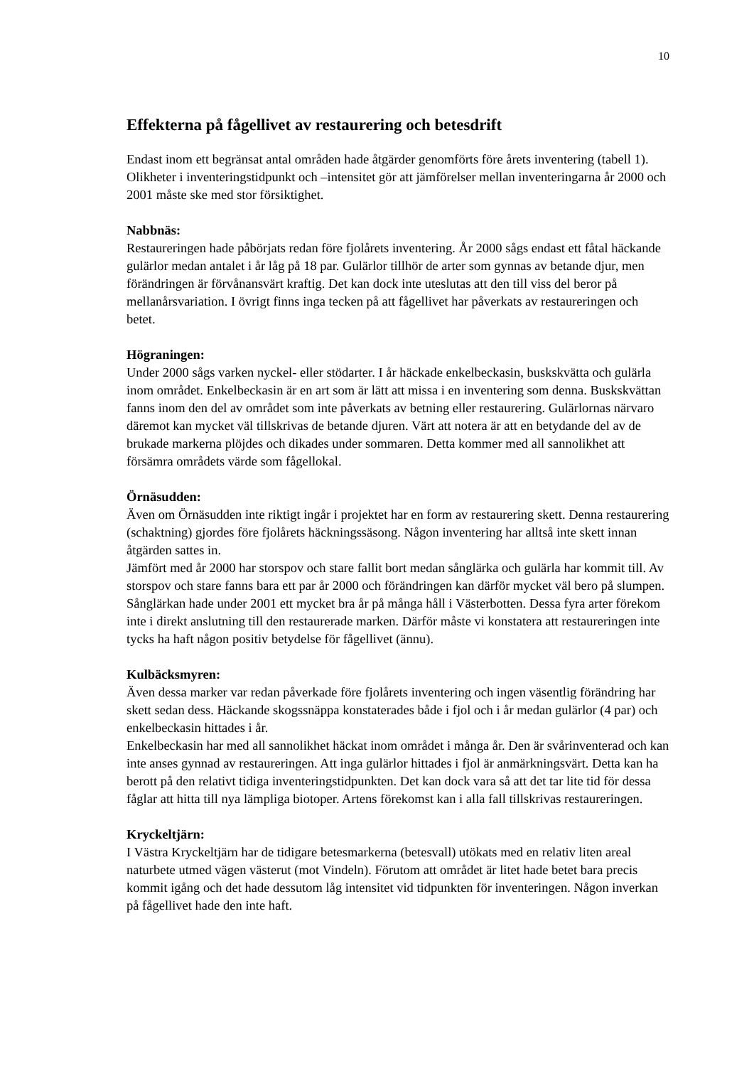10
Effekterna på fågellivet av restaurering och betesdrift
Endast inom ett begränsat antal områden hade åtgärder genomförts före årets inventering (tabell 1). Olikheter i inventeringstidpunkt och –intensitet gör att jämförelser mellan inventeringarna år 2000 och 2001 måste ske med stor försiktighet.
Nabbnäs:
Restaureringen hade påbörjats redan före fjolårets inventering. År 2000 sågs endast ett fåtal häckande gulärlor medan antalet i år låg på 18 par. Gulärlor tillhör de arter som gynnas av betande djur, men förändringen är förvånansvärt kraftig. Det kan dock inte uteslutas att den till viss del beror på mellanårsvariation. I övrigt finns inga tecken på att fågellivet har påverkats av restaureringen och betet.
Högraningen:
Under 2000 sågs varken nyckel- eller stödarter. I år häckade enkelbeckasin, buskskvätta och gulärla inom området. Enkelbeckasin är en art som är lätt att missa i en inventering som denna. Buskskvättan fanns inom den del av området som inte påverkats av betning eller restaurering. Gulärlornas närvaro däremot kan mycket väl tillskrivas de betande djuren. Värt att notera är att en betydande del av de brukade markerna plöjdes och dikades under sommaren. Detta kommer med all sannolikhet att försämra områdets värde som fågellokal.
Örnäsudden:
Även om Örnäsudden inte riktigt ingår i projektet har en form av restaurering skett. Denna restaurering (schaktning) gjordes före fjolårets häckningssäsong. Någon inventering har alltså inte skett innan åtgärden sattes in.
Jämfört med år 2000 har storspov och stare fallit bort medan sånglärka och gulärla har kommit till. Av storspov och stare fanns bara ett par år 2000 och förändringen kan därför mycket väl bero på slumpen. Sånglärkan hade under 2001 ett mycket bra år på många håll i Västerbotten. Dessa fyra arter förekom inte i direkt anslutning till den restaurerade marken. Därför måste vi konstatera att restaureringen inte tycks ha haft någon positiv betydelse för fågellivet (ännu).
Kulbäcksmyren:
Även dessa marker var redan påverkade före fjolårets inventering och ingen väsentlig förändring har skett sedan dess. Häckande skogssnäppa konstaterades både i fjol och i år medan gulärlor (4 par) och enkelbeckasin hittades i år.
Enkelbeckasin har med all sannolikhet häckat inom området i många år. Den är svårinventerad och kan inte anses gynnad av restaureringen. Att inga gulärlor hittades i fjol är anmärkningsvärt. Detta kan ha berott på den relativt tidiga inventeringstidpunkten. Det kan dock vara så att det tar lite tid för dessa fåglar att hitta till nya lämpliga biotoper. Artens förekomst kan i alla fall tillskrivas restaureringen.
Kryckeltjärn:
I Västra Kryckeltjärn har de tidigare betesmarkerna (betesvall) utökats med en relativ liten areal naturbete utmed vägen västerut (mot Vindeln). Förutom att området är litet hade betet bara precis kommit igång och det hade dessutom låg intensitet vid tidpunkten för inventeringen. Någon inverkan på fågellivet hade den inte haft.